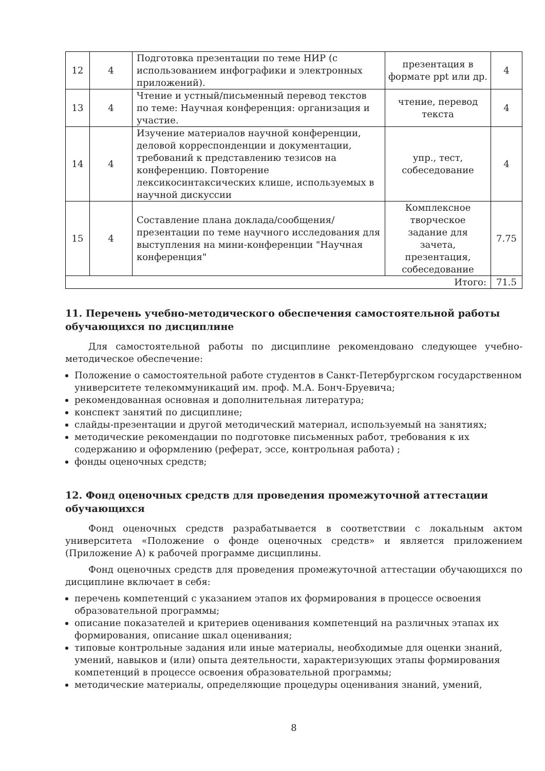| 12 | 4 | Подготовка презентации по теме НИР (с использованием инфографики и электронных приложений). | презентация в формате ppt или др. | 4 |
| 13 | 4 | Чтение и устный/письменный перевод текстов по теме: Научная конференция: организация и участие. | чтение, перевод текста | 4 |
| 14 | 4 | Изучение материалов научной конференции, деловой корреспонденции и документации, требований к представлению тезисов на конференцию. Повторение лексикосинтаксических клише, используемых в научной дискуссии | упр., тест, собеседование | 4 |
| 15 | 4 | Составление плана доклада/сообщения/презентации по теме научного исследования для выступления на мини-конференции "Научная конференция" | Комплексное творческое задание для зачета, презентация, собеседование | 7.75 |
| Итого: | | | | 71.5 |
11. Перечень учебно-методического обеспечения самостоятельной работы обучающихся по дисциплине
Для самостоятельной работы по дисциплине рекомендовано следующее учебно-методическое обеспечение:
Положение о самостоятельной работе студентов в Санкт-Петербургском государственном университете телекоммуникаций им. проф. М.А. Бонч-Бруевича;
рекомендованная основная и дополнительная литература;
конспект занятий по дисциплине;
слайды-презентации и другой методический материал, используемый на занятиях;
методические рекомендации по подготовке письменных работ, требования к их содержанию и оформлению (реферат, эссе, контрольная работа) ;
фонды оценочных средств;
12. Фонд оценочных средств для проведения промежуточной аттестации обучающихся
Фонд оценочных средств разрабатывается в соответствии с локальным актом университета «Положение о фонде оценочных средств» и является приложением (Приложение А) к рабочей программе дисциплины.
Фонд оценочных средств для проведения промежуточной аттестации обучающихся по дисциплине включает в себя:
перечень компетенций с указанием этапов их формирования в процессе освоения образовательной программы;
описание показателей и критериев оценивания компетенций на различных этапах их формирования, описание шкал оценивания;
типовые контрольные задания или иные материалы, необходимые для оценки знаний, умений, навыков и (или) опыта деятельности, характеризующих этапы формирования компетенций в процессе освоения образовательной программы;
методические материалы, определяющие процедуры оценивания знаний, умений,
8